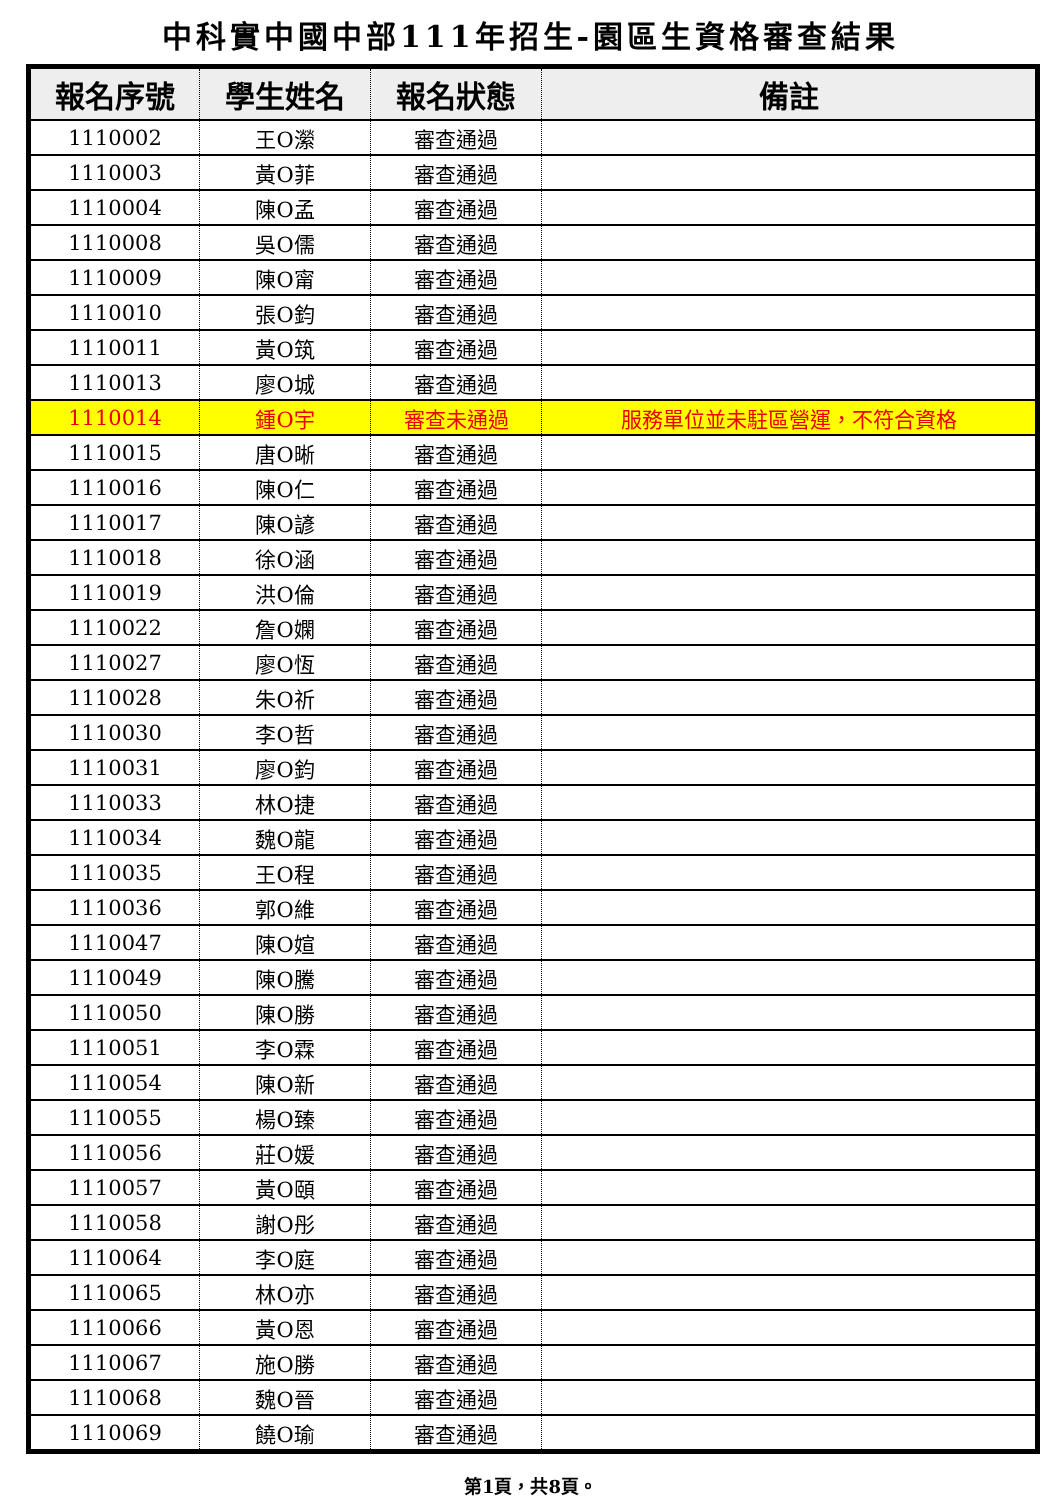中科實中國中部111年招生-園區生資格審查結果
| 報名序號 | 學生姓名 | 報名狀態 | 備註 |
| --- | --- | --- | --- |
| 1110002 | 王O瀠 | 審查通過 | |
| 1110003 | 黃O菲 | 審查通過 | |
| 1110004 | 陳O孟 | 審查通過 | |
| 1110008 | 吳O儒 | 審查通過 | |
| 1110009 | 陳O甯 | 審查通過 | |
| 1110010 | 張O鈞 | 審查通過 | |
| 1110011 | 黃O筑 | 審查通過 | |
| 1110013 | 廖O城 | 審查通過 | |
| 1110014 | 鍾O宇 | 審查未通過 | 服務單位並未駐區營運，不符合資格 |
| 1110015 | 唐O晰 | 審查通過 | |
| 1110016 | 陳O仁 | 審查通過 | |
| 1110017 | 陳O諺 | 審查通過 | |
| 1110018 | 徐O涵 | 審查通過 | |
| 1110019 | 洪O倫 | 審查通過 | |
| 1110022 | 詹O嫻 | 審查通過 | |
| 1110027 | 廖O恆 | 審查通過 | |
| 1110028 | 朱O祈 | 審查通過 | |
| 1110030 | 李O哲 | 審查通過 | |
| 1110031 | 廖O鈞 | 審查通過 | |
| 1110033 | 林O捷 | 審查通過 | |
| 1110034 | 魏O龍 | 審查通過 | |
| 1110035 | 王O程 | 審查通過 | |
| 1110036 | 郭O維 | 審查通過 | |
| 1110047 | 陳O媗 | 審查通過 | |
| 1110049 | 陳O騰 | 審查通過 | |
| 1110050 | 陳O勝 | 審查通過 | |
| 1110051 | 李O霖 | 審查通過 | |
| 1110054 | 陳O新 | 審查通過 | |
| 1110055 | 楊O臻 | 審查通過 | |
| 1110056 | 莊O媛 | 審查通過 | |
| 1110057 | 黃O頤 | 審查通過 | |
| 1110058 | 謝O彤 | 審查通過 | |
| 1110064 | 李O庭 | 審查通過 | |
| 1110065 | 林O亦 | 審查通過 | |
| 1110066 | 黃O恩 | 審查通過 | |
| 1110067 | 施O勝 | 審查通過 | |
| 1110068 | 魏O晉 | 審查通過 | |
| 1110069 | 饒O瑜 | 審查通過 | |
第1頁，共8頁。